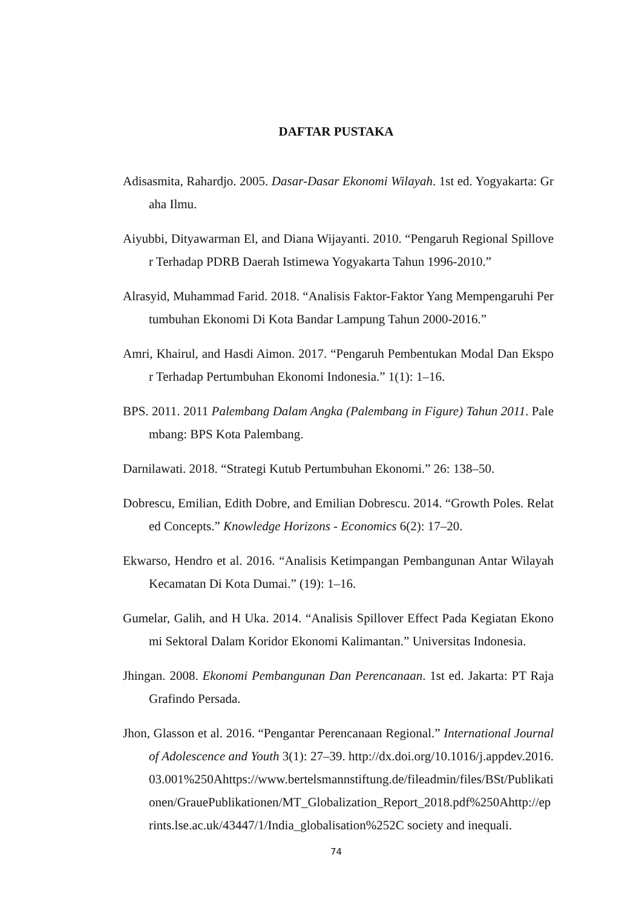DAFTAR PUSTAKA
Adisasmita, Rahardjo. 2005. Dasar-Dasar Ekonomi Wilayah. 1st ed. Yogyakarta: Graha Ilmu.
Aiyubbi, Dityawarman El, and Diana Wijayanti. 2010. “Pengaruh Regional Spillover Terhadap PDRB Daerah Istimewa Yogyakarta Tahun 1996-2010.”
Alrasyid, Muhammad Farid. 2018. “Analisis Faktor-Faktor Yang Mempengaruhi Pertumbuhan Ekonomi Di Kota Bandar Lampung Tahun 2000-2016.”
Amri, Khairul, and Hasdi Aimon. 2017. “Pengaruh Pembentukan Modal Dan Ekspor Terhadap Pertumbuhan Ekonomi Indonesia.” 1(1): 1–16.
BPS. 2011. 2011 Palembang Dalam Angka (Palembang in Figure) Tahun 2011. Palembang: BPS Kota Palembang.
Darnilawati. 2018. “Strategi Kutub Pertumbuhan Ekonomi.” 26: 138–50.
Dobrescu, Emilian, Edith Dobre, and Emilian Dobrescu. 2014. “Growth Poles. Related Concepts.” Knowledge Horizons - Economics 6(2): 17–20.
Ekwarso, Hendro et al. 2016. “Analisis Ketimpangan Pembangunan Antar Wilayah Kecamatan Di Kota Dumai.” (19): 1–16.
Gumelar, Galih, and H Uka. 2014. “Analisis Spillover Effect Pada Kegiatan Ekonomi Sektoral Dalam Koridor Ekonomi Kalimantan.” Universitas Indonesia.
Jhingan. 2008. Ekonomi Pembangunan Dan Perencanaan. 1st ed. Jakarta: PT Raja Grafindo Persada.
Jhon, Glasson et al. 2016. “Pengantar Perencanaan Regional.” International Journal of Adolescence and Youth 3(1): 27–39. http://dx.doi.org/10.1016/j.appdev.2016.03.001%250Ahttps://www.bertelsmannstiftung.de/fileadmin/files/BSt/Publikationen/GrauePublikationen/MT_Globalization_Report_2018.pdf%250Ahttp://eprints.lse.ac.uk/43447/1/India_globalisation%252C society and inequali.
74